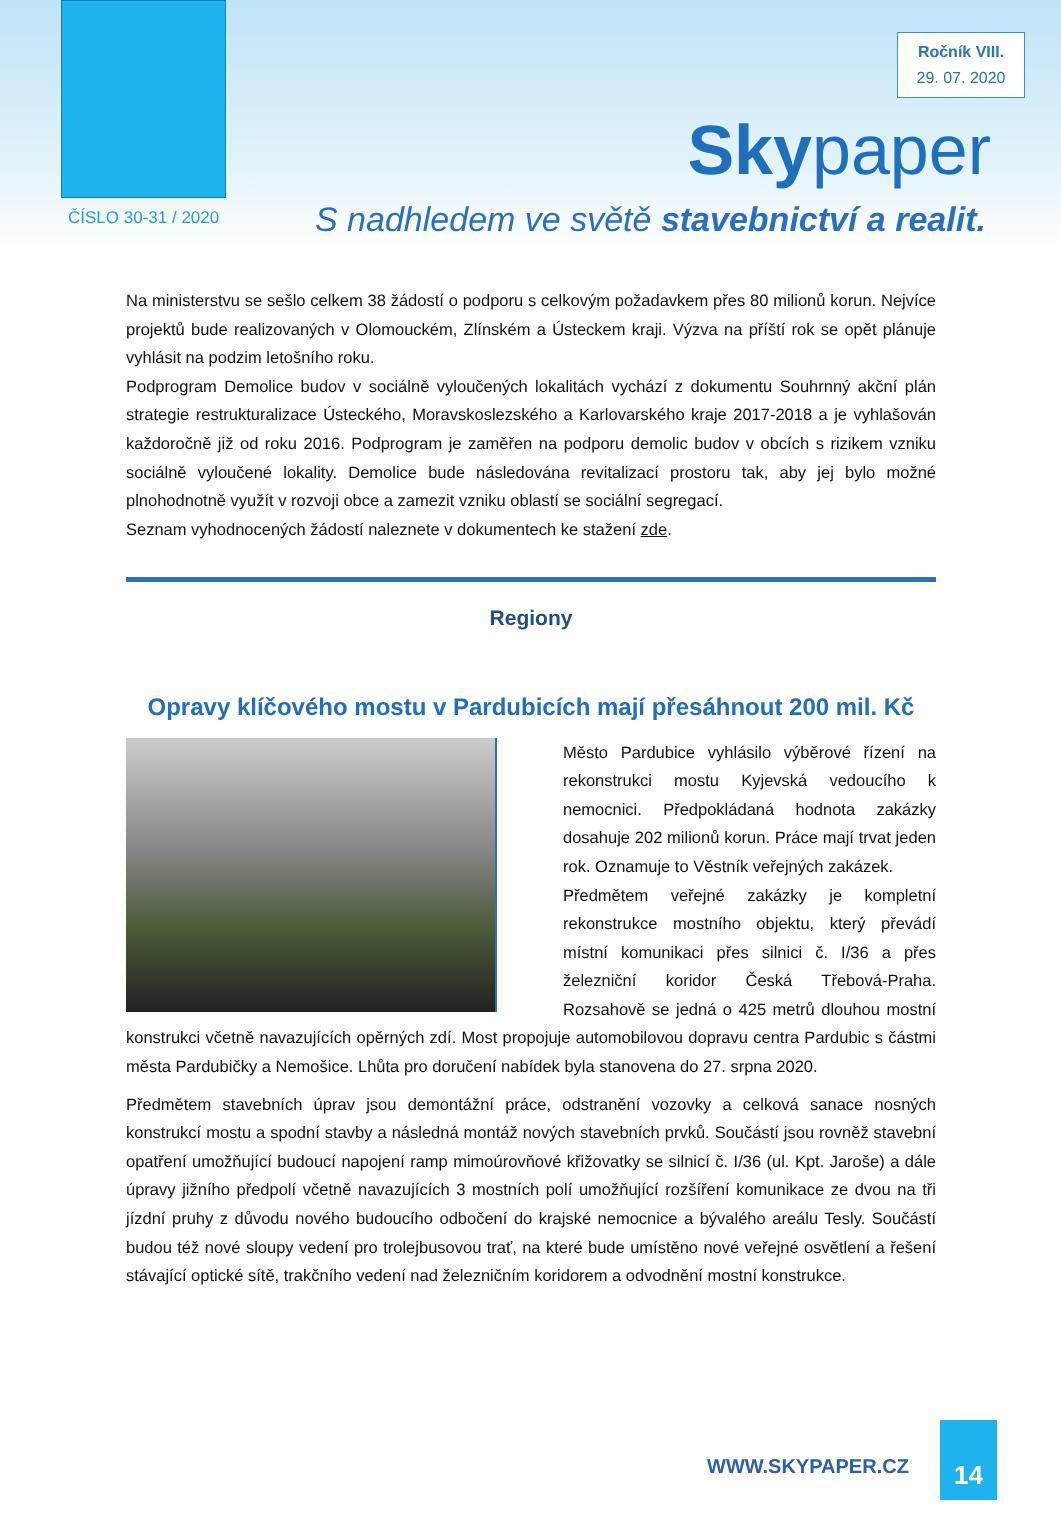Ročník VIII.
29. 07. 2020
Skypaper
ČÍSLO 30-31 / 2020
S nadhledem ve světě stavebnictví a realit.
Na ministerstvu se sešlo celkem 38 žádostí o podporu s celkovým požadavkem přes 80 milionů korun. Nejvíce projektů bude realizovaných v Olomouckém, Zlínském a Ústeckem kraji. Výzva na příští rok se opět plánuje vyhlásit na podzim letošního roku.
Podprogram Demolice budov v sociálně vyloučených lokalitách vychází z dokumentu Souhrnný akční plán strategie restrukturalizace Ústeckého, Moravskoslezského a Karlovarského kraje 2017-2018 a je vyhlašován každoročně již od roku 2016. Podprogram je zaměřen na podporu demolic budov v obcích s rizikem vzniku sociálně vyloučené lokality. Demolice bude následována revitalizací prostoru tak, aby jej bylo možné plnohodnotně využít v rozvoji obce a zamezit vzniku oblastí se sociální segregací.
Seznam vyhodnocených žádostí naleznete v dokumentech ke stažení zde.
Regiony
Opravy klíčového mostu v Pardubicích mají přesáhnout 200 mil. Kč
Město Pardubice vyhlásilo výběrové řízení na rekonstrukci mostu Kyjevská vedoucího k nemocnici. Předpokládaná hodnota zakázky dosahuje 202 milionů korun. Práce mají trvat jeden rok. Oznamuje to Věstník veřejných zakázek.
Předmětem veřejné zakázky je kompletní rekonstrukce mostního objektu, který převádí místní komunikaci přes silnici č. I/36 a přes železniční koridor Česká Třebová-Praha. Rozsahově se jedná o 425 metrů dlouhou mostní konstrukci včetně navazujících opěrných zdí. Most propojuje automobilovou dopravu centra Pardubic s částmi města Pardubičky a Nemošice. Lhůta pro doručení nabídek byla stanovena do 27. srpna 2020.
Předmětem stavebních úprav jsou demontážní práce, odstranění vozovky a celková sanace nosných konstrukcí mostu a spodní stavby a následná montáž nových stavebních prvků. Součástí jsou rovněž stavební opatření umožňující budoucí napojení ramp mimoúrovňové křižovatky se silnicí č. I/36 (ul. Kpt. Jaroše) a dále úpravy jižního předpolí včetně navazujících 3 mostních polí umožňující rozšíření komunikace ze dvou na tři jízdní pruhy z důvodu nového budoucího odbočení do krajské nemocnice a bývalého areálu Tesly. Součástí budou též nové sloupy vedení pro trolejbusovou trať, na které bude umístěno nové veřejné osvětlení a řešení stávající optické sítě, trakčního vedení nad železničním koridorem a odvodnění mostní konstrukce.
WWW.SKYPAPER.CZ
14